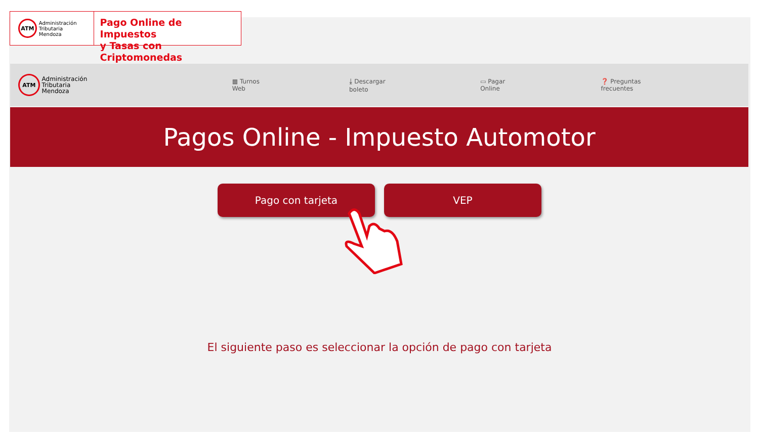ATM
Administración
Tributaria Mendoza
Pago Online de Impuestos
y Tasas con Criptomonedas
ATM
Administración
Tributaria Mendoza
▦ Turnos Web ⤓ Descargar boleto ▭ Pagar Online ❓ Preguntas frecuentes
Pagos Online - Impuesto Automotor
Pago con tarjeta VEP
El siguiente paso es seleccionar la opción de pago con tarjeta